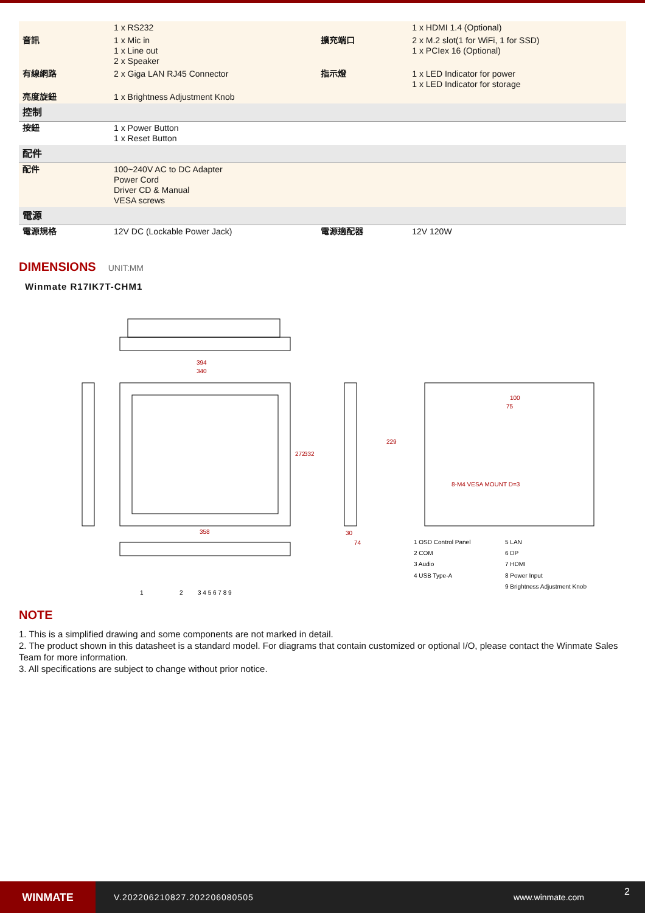| | 1 x RS232 | | 1 x HDMI 1.4 (Optional) |
| 音訊 | 1 x Mic in 1 x Line out 2 x Speaker | 擴充端口 | 2 x M.2 slot(1 for WiFi, 1 for SSD) 1 x PCIex 16 (Optional) |
| 有線網路 | 2 x Giga LAN RJ45 Connector | 指示燈 | 1 x LED Indicator for power 1 x LED Indicator for storage |
| 亮度旋鈕 | 1 x Brightness Adjustment Knob | | |
| 控制 | | | |
| 按鈕 | 1 x Power Button 1 x Reset Button | | |
| 配件 | | | |
| 配件 | 100~240V AC to DC Adapter Power Cord Driver CD & Manual VESA screws | | |
| 電源 | | | |
| 電源規格 | 12V DC (Lockable Power Jack) | 電源適配器 | 12V 120W |
DIMENSIONS UNIT:MM
Winmate R17IK7T-CHM1
394
340
358
100
75
30
74
8-M4 VESA MOUNT D=3
1
2
3 4 5 6 7 8 9
1 OSD Control Panel
5 LAN
2 COM
6 DP
3 Audio
7 HDMI
4 USB Type-A
8 Power Input
9 Brightness Adjustment Knob
272
332
229
NOTE
1. This is a simplified drawing and some components are not marked in detail.
2. The product shown in this datasheet is a standard model. For diagrams that contain customized or optional I/O, please contact the Winmate Sales Team for more information.
3. All specifications are subject to change without prior notice.
WINMATE
V.202206210827.202206080505 www.winmate.com
2